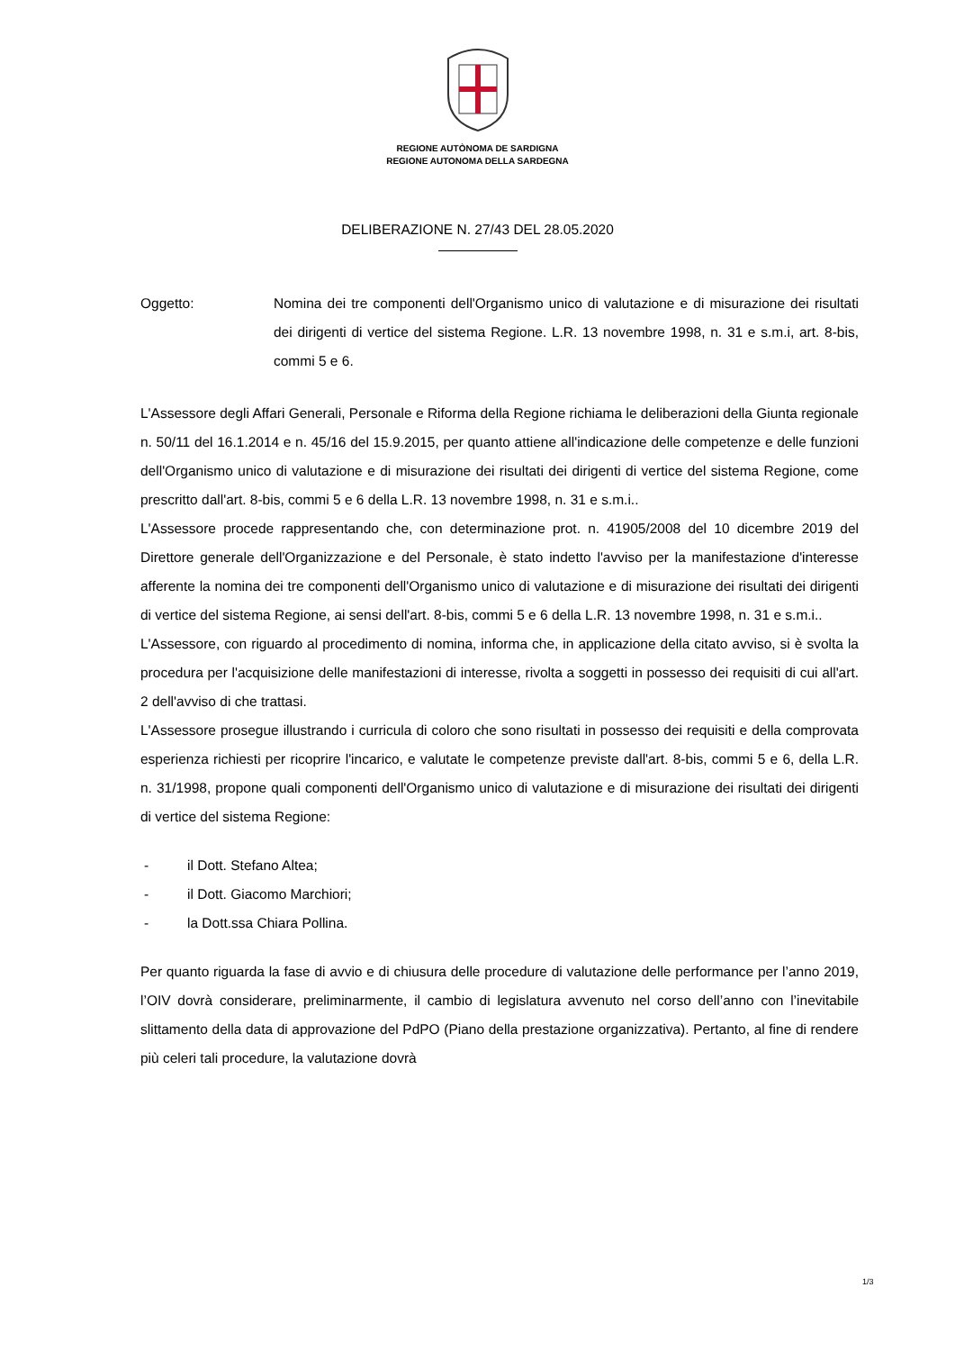REGIONE AUTÒNOMA DE SARDIGNA
REGIONE AUTONOMA DELLA SARDEGNA
DELIBERAZIONE N. 27/43 DEL 28.05.2020
Oggetto: Nomina dei tre componenti dell'Organismo unico di valutazione e di misurazione dei risultati dei dirigenti di vertice del sistema Regione. L.R. 13 novembre 1998, n. 31 e s.m.i, art. 8-bis, commi 5 e 6.
L'Assessore degli Affari Generali, Personale e Riforma della Regione richiama le deliberazioni della Giunta regionale n. 50/11 del 16.1.2014 e n. 45/16 del 15.9.2015, per quanto attiene all'indicazione delle competenze e delle funzioni dell'Organismo unico di valutazione e di misurazione dei risultati dei dirigenti di vertice del sistema Regione, come prescritto dall'art. 8-bis, commi 5 e 6 della L.R. 13 novembre 1998, n. 31 e s.m.i..
L'Assessore procede rappresentando che, con determinazione prot. n. 41905/2008 del 10 dicembre 2019 del Direttore generale dell'Organizzazione e del Personale, è stato indetto l'avviso per la manifestazione d'interesse afferente la nomina dei tre componenti dell'Organismo unico di valutazione e di misurazione dei risultati dei dirigenti di vertice del sistema Regione, ai sensi dell'art. 8-bis, commi 5 e 6 della L.R. 13 novembre 1998, n. 31 e s.m.i..
L'Assessore, con riguardo al procedimento di nomina, informa che, in applicazione della citato avviso, si è svolta la procedura per l'acquisizione delle manifestazioni di interesse, rivolta a soggetti in possesso dei requisiti di cui all'art. 2 dell'avviso di che trattasi.
L'Assessore prosegue illustrando i curricula di coloro che sono risultati in possesso dei requisiti e della comprovata esperienza richiesti per ricoprire l'incarico, e valutate le competenze previste dall'art. 8-bis, commi 5 e 6, della L.R. n. 31/1998, propone quali componenti dell'Organismo unico di valutazione e di misurazione dei risultati dei dirigenti di vertice del sistema Regione:
- il Dott. Stefano Altea;
- il Dott. Giacomo Marchiori;
- la Dott.ssa Chiara Pollina.
Per quanto riguarda la fase di avvio e di chiusura delle procedure di valutazione delle performance per l’anno 2019, l’OIV dovrà considerare, preliminarmente, il cambio di legislatura avvenuto nel corso dell’anno con l’inevitabile slittamento della data di approvazione del PdPO (Piano della prestazione organizzativa). Pertanto, al fine di rendere più celeri tali procedure, la valutazione dovrà
1/3